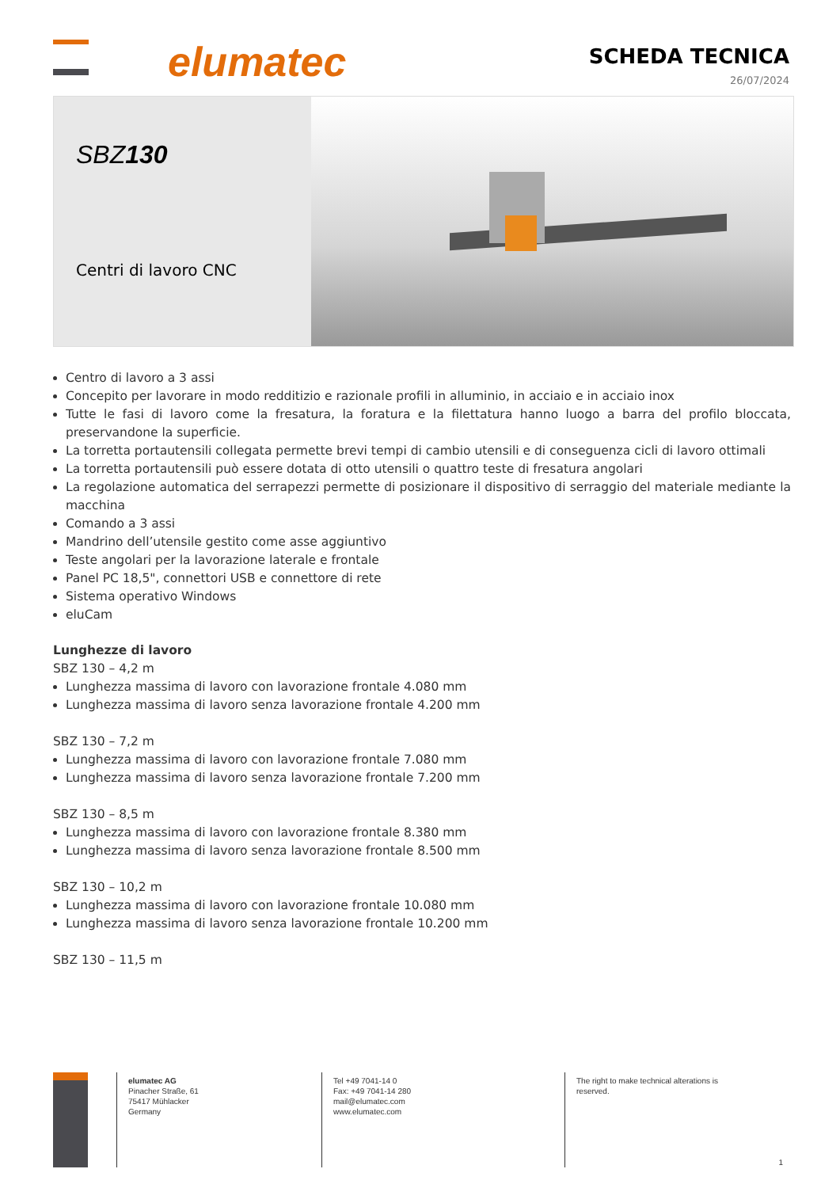elumatec SCHEDA TECNICA
26/07/2024
SBZ130
Centri di lavoro CNC
Centro di lavoro a 3 assi
Concepito per lavorare in modo redditizio e razionale profili in alluminio, in acciaio e in acciaio inox
Tutte le fasi di lavoro come la fresatura, la foratura e la filettatura hanno luogo a barra del profilo bloccata, preservandone la superficie.
La torretta portautensili collegata permette brevi tempi di cambio utensili e di conseguenza cicli di lavoro ottimali
La torretta portautensili può essere dotata di otto utensili o quattro teste di fresatura angolari
La regolazione automatica del serrapezzi permette di posizionare il dispositivo di serraggio del materiale mediante la macchina
Comando a 3 assi
Mandrino dell’utensile gestito come asse aggiuntivo
Teste angolari per la lavorazione laterale e frontale
Panel PC 18,5", connettori USB e connettore di rete
Sistema operativo Windows
eluCam
Lunghezze di lavoro
SBZ 130 – 4,2 m
Lunghezza massima di lavoro con lavorazione frontale 4.080 mm
Lunghezza massima di lavoro senza lavorazione frontale 4.200 mm
SBZ 130 – 7,2 m
Lunghezza massima di lavoro con lavorazione frontale 7.080 mm
Lunghezza massima di lavoro senza lavorazione frontale 7.200 mm
SBZ 130 – 8,5 m
Lunghezza massima di lavoro con lavorazione frontale 8.380 mm
Lunghezza massima di lavoro senza lavorazione frontale 8.500 mm
SBZ 130 – 10,2 m
Lunghezza massima di lavoro con lavorazione frontale 10.080 mm
Lunghezza massima di lavoro senza lavorazione frontale 10.200 mm
SBZ 130 – 11,5 m
elumatec AG
Pinacher Straße, 61
75417 Mühlacker
Germany
Tel +49 7041-14 0
Fax: +49 7041-14 280
mail@elumatec.com
www.elumatec.com
The right to make technical alterations is
reserved.
1